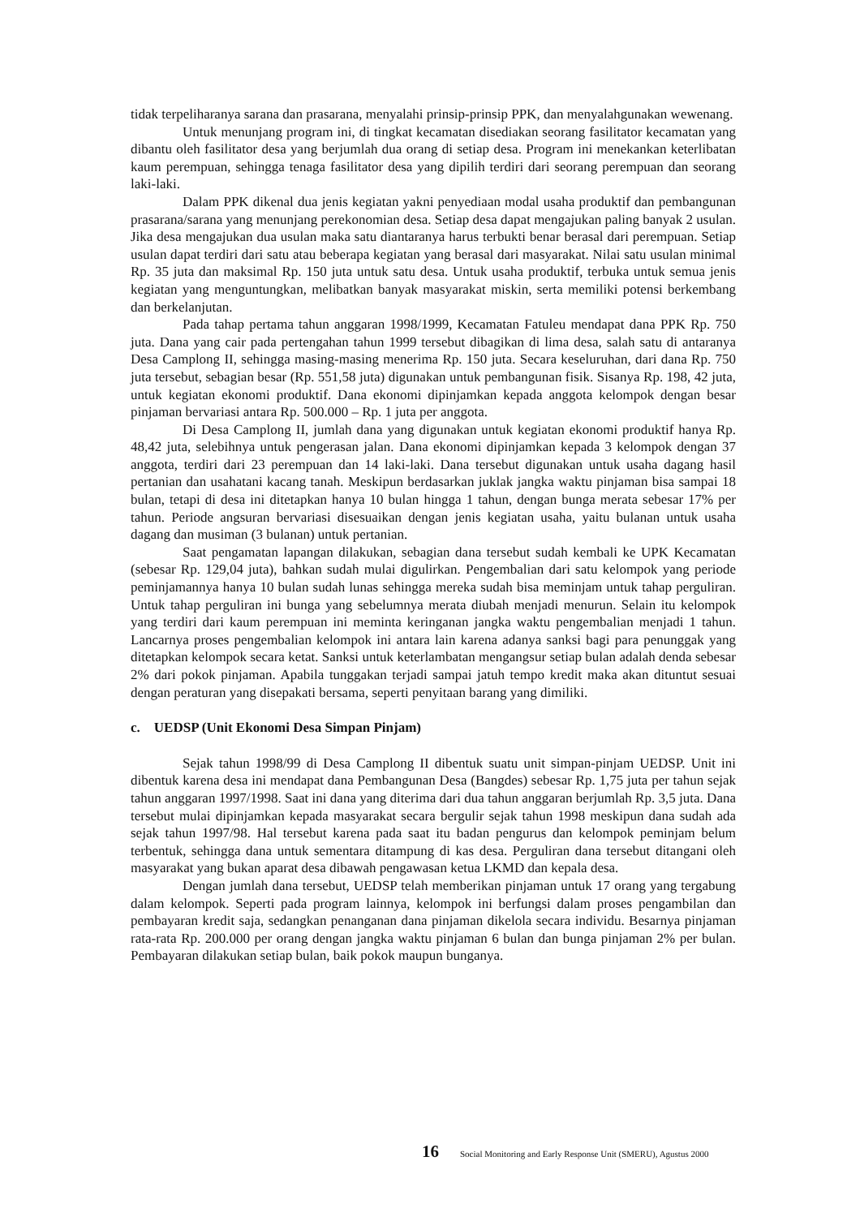tidak terpeliharanya sarana dan prasarana, menyalahi prinsip-prinsip PPK, dan menyalahgunakan wewenang.
Untuk menunjang program ini, di tingkat kecamatan disediakan seorang fasilitator kecamatan yang dibantu oleh fasilitator desa yang berjumlah dua orang di setiap desa. Program ini menekankan keterlibatan kaum perempuan, sehingga tenaga fasilitator desa yang dipilih terdiri dari seorang perempuan dan seorang laki-laki.
Dalam PPK dikenal dua jenis kegiatan yakni penyediaan modal usaha produktif dan pembangunan prasarana/sarana yang menunjang perekonomian desa. Setiap desa dapat mengajukan paling banyak 2 usulan. Jika desa mengajukan dua usulan maka satu diantaranya harus terbukti benar berasal dari perempuan. Setiap usulan dapat terdiri dari satu atau beberapa kegiatan yang berasal dari masyarakat. Nilai satu usulan minimal Rp. 35 juta dan maksimal Rp. 150 juta untuk satu desa. Untuk usaha produktif, terbuka untuk semua jenis kegiatan yang menguntungkan, melibatkan banyak masyarakat miskin, serta memiliki potensi berkembang dan berkelanjutan.
Pada tahap pertama tahun anggaran 1998/1999, Kecamatan Fatuleu mendapat dana PPK Rp. 750 juta. Dana yang cair pada pertengahan tahun 1999 tersebut dibagikan di lima desa, salah satu di antaranya Desa Camplong II, sehingga masing-masing menerima Rp. 150 juta. Secara keseluruhan, dari dana Rp. 750 juta tersebut, sebagian besar (Rp. 551,58 juta) digunakan untuk pembangunan fisik. Sisanya Rp. 198, 42 juta, untuk kegiatan ekonomi produktif. Dana ekonomi dipinjamkan kepada anggota kelompok dengan besar pinjaman bervariasi antara Rp. 500.000 – Rp. 1 juta per anggota.
Di Desa Camplong II, jumlah dana yang digunakan untuk kegiatan ekonomi produktif hanya Rp. 48,42 juta, selebihnya untuk pengerasan jalan. Dana ekonomi dipinjamkan kepada 3 kelompok dengan 37 anggota, terdiri dari 23 perempuan dan 14 laki-laki. Dana tersebut digunakan untuk usaha dagang hasil pertanian dan usahatani kacang tanah. Meskipun berdasarkan juklak jangka waktu pinjaman bisa sampai 18 bulan, tetapi di desa ini ditetapkan hanya 10 bulan hingga 1 tahun, dengan bunga merata sebesar 17% per tahun. Periode angsuran bervariasi disesuaikan dengan jenis kegiatan usaha, yaitu bulanan untuk usaha dagang dan musiman (3 bulanan) untuk pertanian.
Saat pengamatan lapangan dilakukan, sebagian dana tersebut sudah kembali ke UPK Kecamatan (sebesar Rp. 129,04 juta), bahkan sudah mulai digulirkan. Pengembalian dari satu kelompok yang periode peminjamannya hanya 10 bulan sudah lunas sehingga mereka sudah bisa meminjam untuk tahap perguliran. Untuk tahap perguliran ini bunga yang sebelumnya merata diubah menjadi menurun. Selain itu kelompok yang terdiri dari kaum perempuan ini meminta keringanan jangka waktu pengembalian menjadi 1 tahun. Lancarnya proses pengembalian kelompok ini antara lain karena adanya sanksi bagi para penunggak yang ditetapkan kelompok secara ketat. Sanksi untuk keterlambatan mengangsur setiap bulan adalah denda sebesar 2% dari pokok pinjaman. Apabila tunggakan terjadi sampai jatuh tempo kredit maka akan dituntut sesuai dengan peraturan yang disepakati bersama, seperti penyitaan barang yang dimiliki.
c. UEDSP (Unit Ekonomi Desa Simpan Pinjam)
Sejak tahun 1998/99 di Desa Camplong II dibentuk suatu unit simpan-pinjam UEDSP. Unit ini dibentuk karena desa ini mendapat dana Pembangunan Desa (Bangdes) sebesar Rp. 1,75 juta per tahun sejak tahun anggaran 1997/1998. Saat ini dana yang diterima dari dua tahun anggaran berjumlah Rp. 3,5 juta. Dana tersebut mulai dipinjamkan kepada masyarakat secara bergulir sejak tahun 1998 meskipun dana sudah ada sejak tahun 1997/98. Hal tersebut karena pada saat itu badan pengurus dan kelompok peminjam belum terbentuk, sehingga dana untuk sementara ditampung di kas desa. Perguliran dana tersebut ditangani oleh masyarakat yang bukan aparat desa dibawah pengawasan ketua LKMD dan kepala desa.
Dengan jumlah dana tersebut, UEDSP telah memberikan pinjaman untuk 17 orang yang tergabung dalam kelompok. Seperti pada program lainnya, kelompok ini berfungsi dalam proses pengambilan dan pembayaran kredit saja, sedangkan penanganan dana pinjaman dikelola secara individu. Besarnya pinjaman rata-rata Rp. 200.000 per orang dengan jangka waktu pinjaman 6 bulan dan bunga pinjaman 2% per bulan. Pembayaran dilakukan setiap bulan, baik pokok maupun bunganya.
16 Social Monitoring and Early Response Unit (SMERU), Agustus 2000